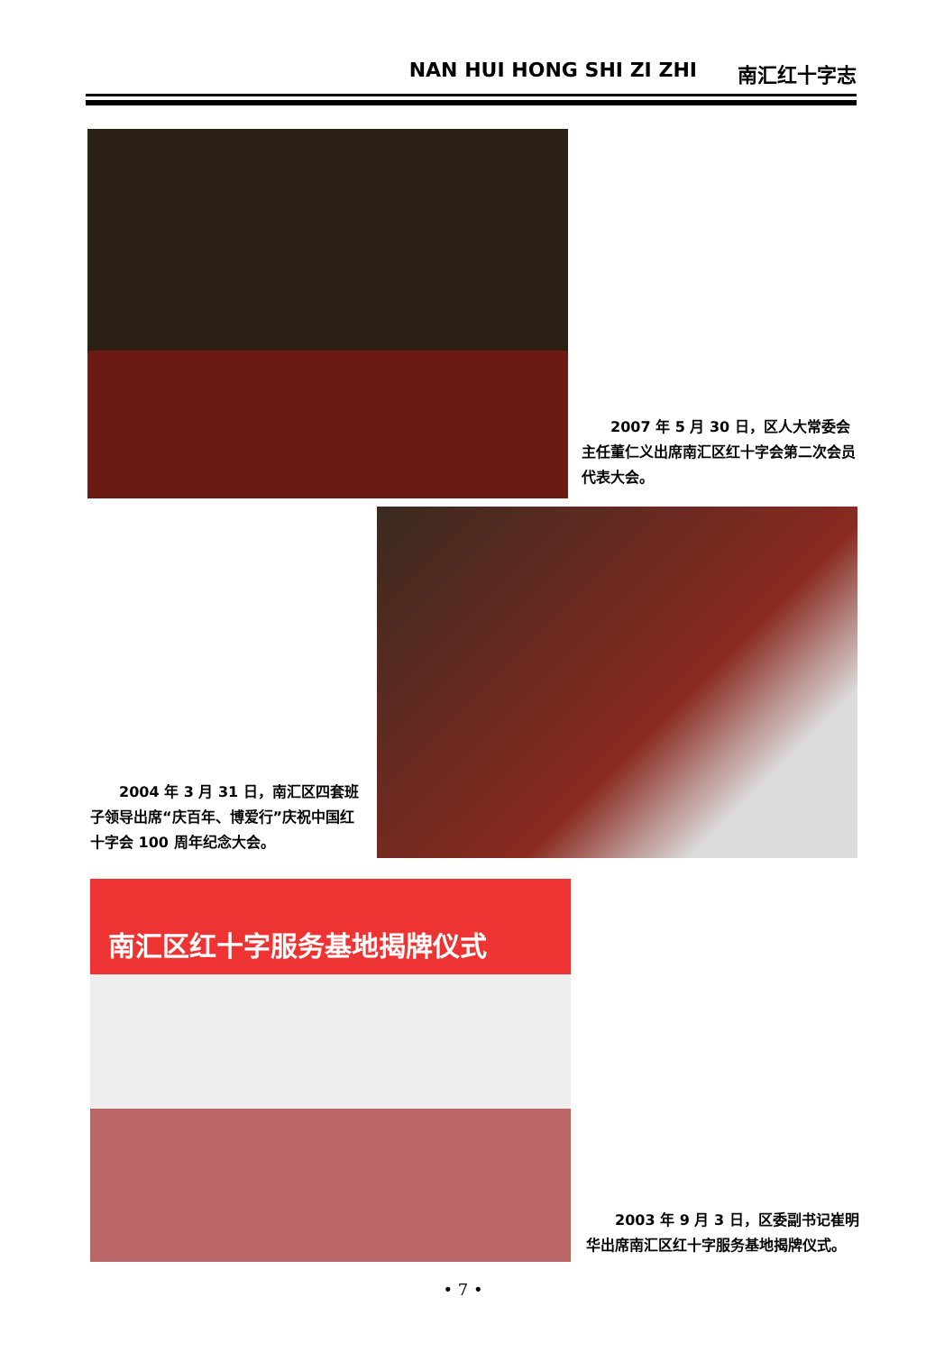NAN HUI HONG SHI ZI ZHI 南汇红十字志
2007 年 5 月 30 日，区人大常委会主任董仁义出席南汇区红十字会第二次会员代表大会。
2004 年 3 月 31 日，南汇区四套班子领导出席“庆百年、博爱行”庆祝中国红十字会 100 周年纪念大会。
南汇区红十字服务基地揭牌仪式
2003 年 9 月 3 日，区委副书记崔明华出席南汇区红十字服务基地揭牌仪式。
• 7 •